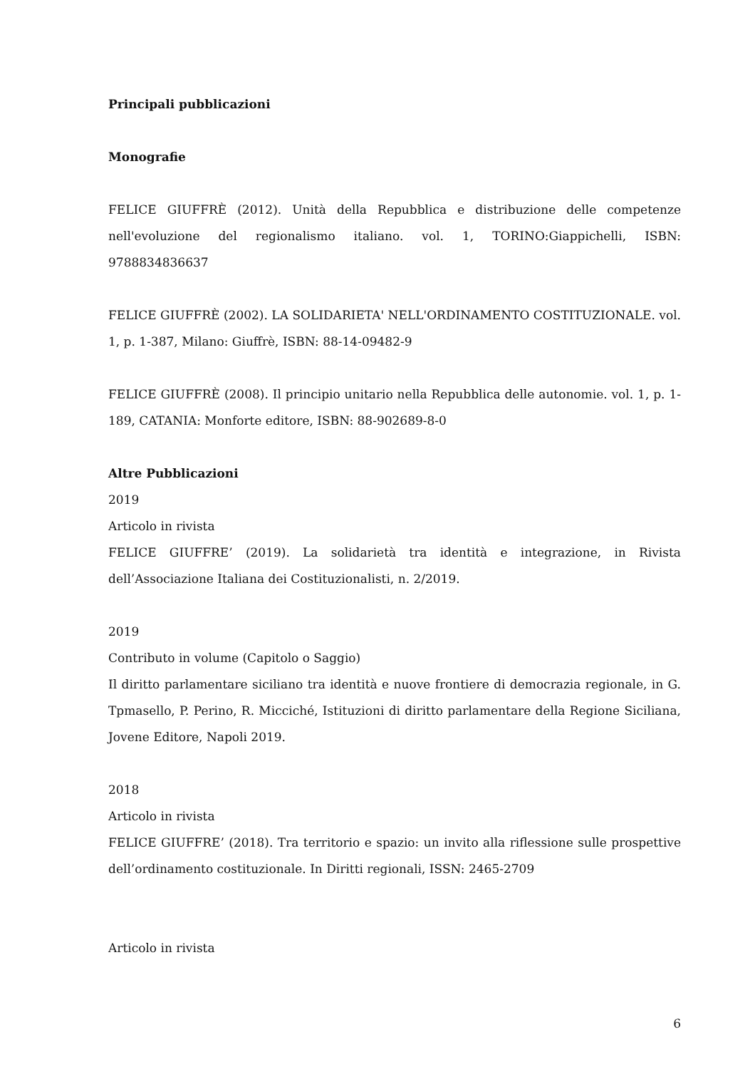Principali pubblicazioni
Monografie
FELICE GIUFFRÈ (2012). Unità della Repubblica e distribuzione delle competenze nell'evoluzione del regionalismo italiano. vol. 1, TORINO:Giappichelli, ISBN: 9788834836637
FELICE GIUFFRÈ (2002). LA SOLIDARIETA' NELL'ORDINAMENTO COSTITUZIONALE. vol. 1, p. 1-387, Milano: Giuffrè, ISBN: 88-14-09482-9
FELICE GIUFFRÈ (2008). Il principio unitario nella Repubblica delle autonomie. vol. 1, p. 1-189, CATANIA: Monforte editore, ISBN: 88-902689-8-0
Altre Pubblicazioni
2019
Articolo in rivista
FELICE GIUFFRE’ (2019). La solidarietà tra identità e integrazione, in Rivista dell’Associazione Italiana dei Costituzionalisti, n. 2/2019.
2019
Contributo in volume (Capitolo o Saggio)
Il diritto parlamentare siciliano tra identità e nuove frontiere di democrazia regionale, in G. Tpmasello, P. Perino, R. Micciché, Istituzioni di diritto parlamentare della Regione Siciliana, Jovene Editore, Napoli 2019.
2018
Articolo in rivista
FELICE GIUFFRE’ (2018). Tra territorio e spazio: un invito alla riflessione sulle prospettive dell’ordinamento costituzionale. In Diritti regionali, ISSN: 2465-2709
Articolo in rivista
6